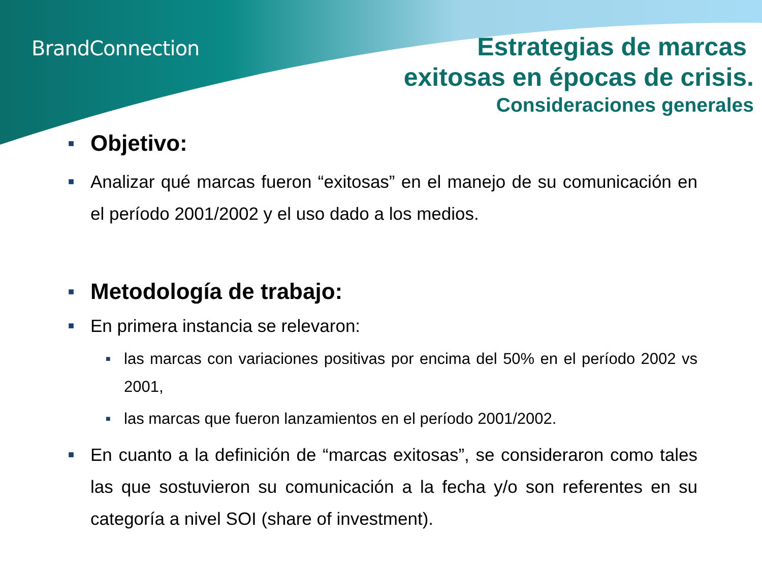BrandConnection
Estrategias de marcas
exitosas en épocas de crisis.
Consideraciones generales
■ Objetivo:
■ Analizar qué marcas fueron “exitosas” en el manejo de su comunicación en el período 2001/2002 y el uso dado a los medios.
■ Metodología de trabajo:
■ En primera instancia se relevaron:
■ las marcas con variaciones positivas por encima del 50% en el período 2002 vs 2001,
■ las marcas que fueron lanzamientos en el período 2001/2002.
■ En cuanto a la definición de “marcas exitosas”, se consideraron como tales las que sostuvieron su comunicación a la fecha y/o son referentes en su categoría a nivel SOI (share of investment).